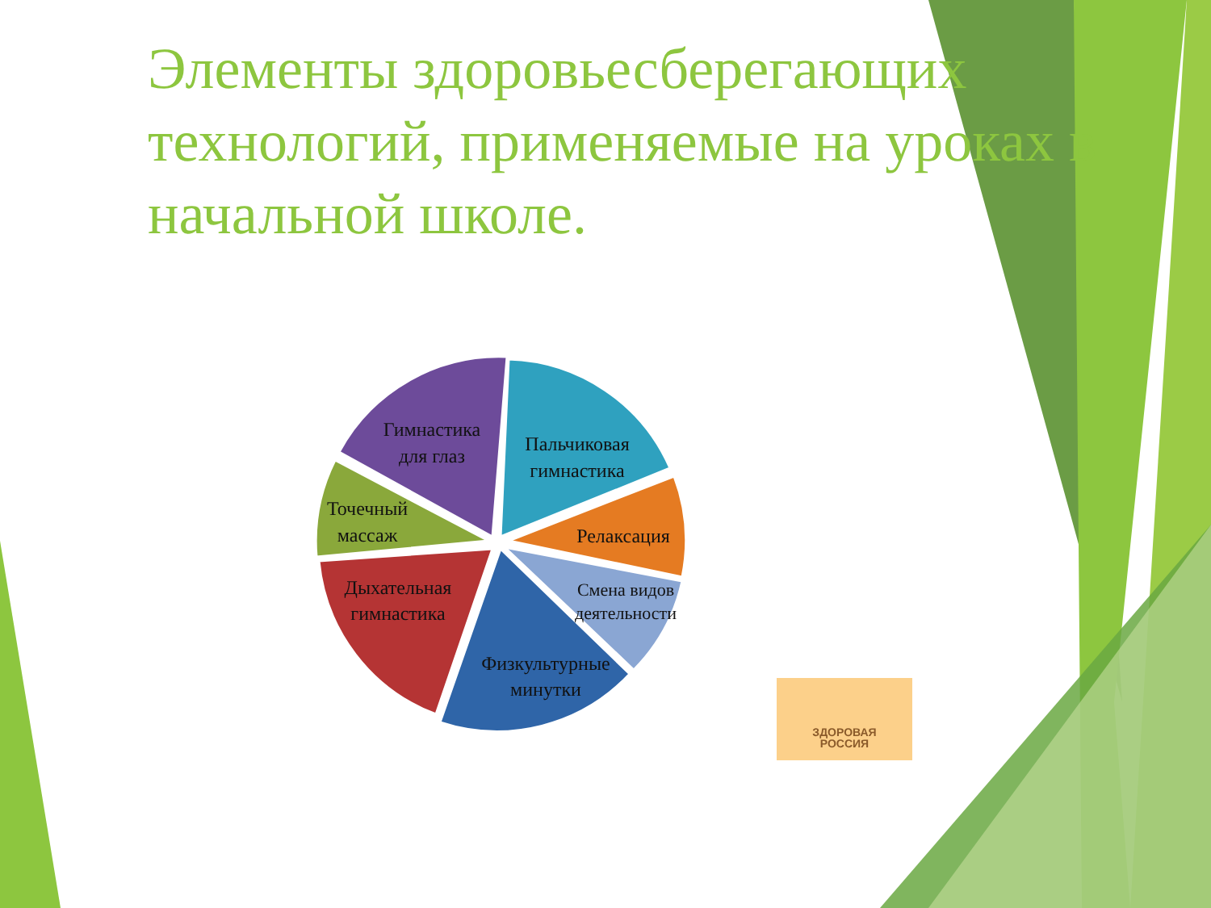Элементы здоровьесберегающих технологий, применяемые на уроках в начальной школе.
Гимнастика
для глаз
Пальчиковая
гимнастика
Точечный
массаж
Релаксация
Смена видов
деятельности
Дыхательная
гимнастика
Физкультурные
минутки
ЗДОРОВАЯ
РОССИЯ